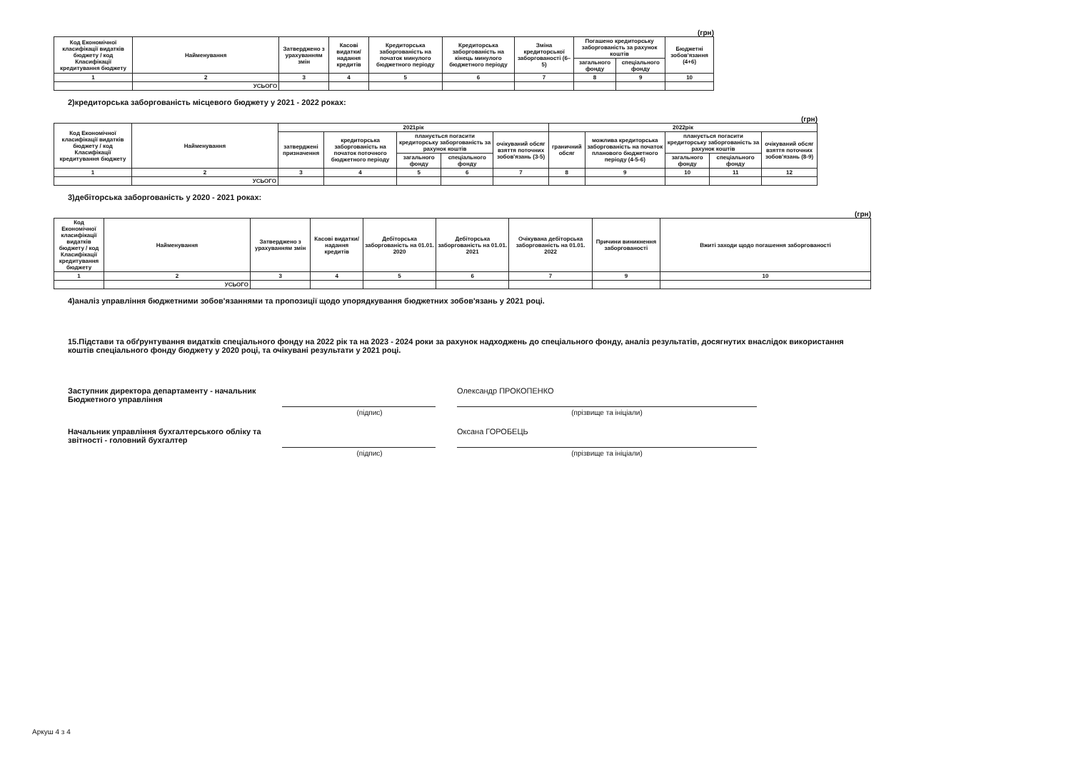(грн)
| Код Економічної класифікації видатків бюджету / код Класифікації кредитування бюджету | Найменування | Затверджено з урахуванням змін | Касові видатки/ надання кредитів | Кредиторська заборгованість на початок минулого бюджетного періоду | Кредиторська заборгованість на кінець минулого бюджетного періоду | Зміна кредиторської заборгованості (6–5) | Погашено кредиторську заборгованість за рахунок коштів | | Бюджетні зобов'язання (4+6) |
| --- | --- | --- | --- | --- | --- | --- | --- | --- | --- |
| | | | | | | | загального фонду | спеціального фонду | |
| 1 | 2 | 3 | 4 | 5 | 6 | 7 | 8 | 9 | 10 |
| | УСЬОГО | | | | | | | | |
2)кредиторська заборгованість місцевого бюджету у 2021 - 2022 роках:
(грн)
| Код Економічної класифікації видатків бюджету / код Класифікації кредитування бюджету | Найменування | 2021рік | | | | | 2022рік | | | | |
| --- | --- | --- | --- | --- | --- | --- | --- | --- | --- | --- | --- |
| | | затверджені призначення | кредиторська заборгованість на початок поточного бюджетного періоду | планується погасити кредиторську заборгованість за рахунок коштів | | очікуваний обсяг взяття поточних зобов'язань (3-5) | граничний обсяг | можлива кредиторська заборгованість на початок планового бюджетного періоду (4-5-6) | планується погасити кредиторську заборгованість за рахунок коштів | | очікуваний обсяг взяття поточних зобов'язань (8-9) |
| | | | | загального фонду | спеціального фонду | | | | загального фонду | спеціального фонду | |
| 1 | 2 | 3 | 4 | 5 | 6 | 7 | 8 | 9 | 10 | 11 | 12 |
| | УСЬОГО | | | | | | | | | | |
3)дебіторська заборгованість у 2020 - 2021 роках:
(грн)
| Код Економічної класифікації видатків бюджету / код Класифікації кредитування бюджету | Найменування | Затверджено з урахуванням змін | Касові видатки/ надання кредитів | Дебіторська заборгованість на 01.01. 2020 | Дебіторська заборгованість на 01.01. 2021 | Очікувана дебіторська заборгованість на 01.01. 2022 | Причини виникнення заборгованості | Вжиті заходи щодо погашення заборгованості |
| --- | --- | --- | --- | --- | --- | --- | --- | --- |
| 1 | 2 | 3 | 4 | 5 | 6 | 7 | 9 | 10 |
| | УСЬОГО | | | | | | | |
4)аналіз управління бюджетними зобов'язаннями та пропозиції щодо упорядкування бюджетних зобов'язань у 2021 році.
15.Підстави та обґрунтування видатків спеціального фонду на 2022 рік та на 2023 - 2024 роки за рахунок надходжень до спеціального фонду, аналіз результатів, досягнутих внаслідок використання коштів спеціального фонду бюджету у 2020 році, та очікувані результати у 2021 році.
Заступник директора департаменту - начальник Бюджетного управління
Олександр ПРОКОПЕНКО
(підпис) (прізвище та ініціали)
Начальник управління бухгалтерського обліку та звітності - головний бухгалтер
Оксана ГОРОБЕЦЬ
(підпис) (прізвище та ініціали)
Аркуш 4 з 4